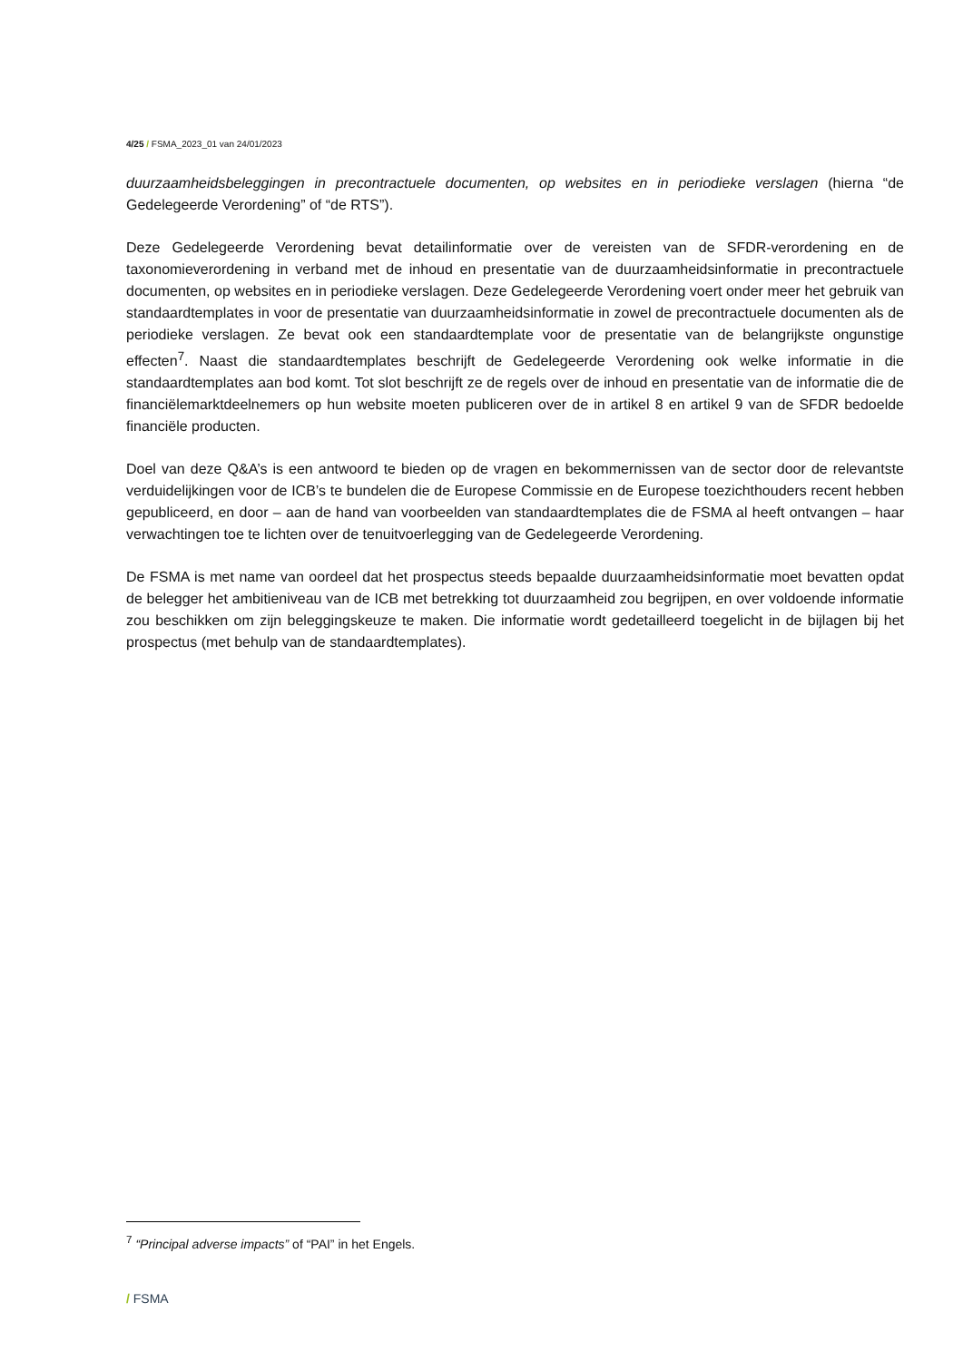4/25 / FSMA_2023_01 van 24/01/2023
duurzaamheidsbeleggingen in precontractuele documenten, op websites en in periodieke verslagen (hierna “de Gedelegeerde Verordening” of “de RTS”).
Deze Gedelegeerde Verordening bevat detailinformatie over de vereisten van de SFDR-verordening en de taxonomieverordening in verband met de inhoud en presentatie van de duurzaamheidsinformatie in precontractuele documenten, op websites en in periodieke verslagen. Deze Gedelegeerde Verordening voert onder meer het gebruik van standaardtemplates in voor de presentatie van duurzaamheidsinformatie in zowel de precontractuele documenten als de periodieke verslagen. Ze bevat ook een standaardtemplate voor de presentatie van de belangrijkste ongunstige effecten<sup>7</sup>. Naast die standaardtemplates beschrijft de Gedelegeerde Verordening ook welke informatie in die standaardtemplates aan bod komt. Tot slot beschrijft ze de regels over de inhoud en presentatie van de informatie die de financiëlemarktdeelnemers op hun website moeten publiceren over de in artikel 8 en artikel 9 van de SFDR bedoelde financiële producten.
Doel van deze Q&A’s is een antwoord te bieden op de vragen en bekommernissen van de sector door de relevantste verduidelijkingen voor de ICB’s te bundelen die de Europese Commissie en de Europese toezichthouders recent hebben gepubliceerd, en door – aan de hand van voorbeelden van standaardtemplates die de FSMA al heeft ontvangen – haar verwachtingen toe te lichten over de tenuitvoerlegging van de Gedelegeerde Verordening.
De FSMA is met name van oordeel dat het prospectus steeds bepaalde duurzaamheidsinformatie moet bevatten opdat de belegger het ambitieniveau van de ICB met betrekking tot duurzaamheid zou begrijpen, en over voldoende informatie zou beschikken om zijn beleggingskeuze te maken. Die informatie wordt gedetailleerd toegelicht in de bijlagen bij het prospectus (met behulp van de standaardtemplates).
<sup>7</sup> “Principal adverse impacts” of “PAI” in het Engels.
/ FSMA